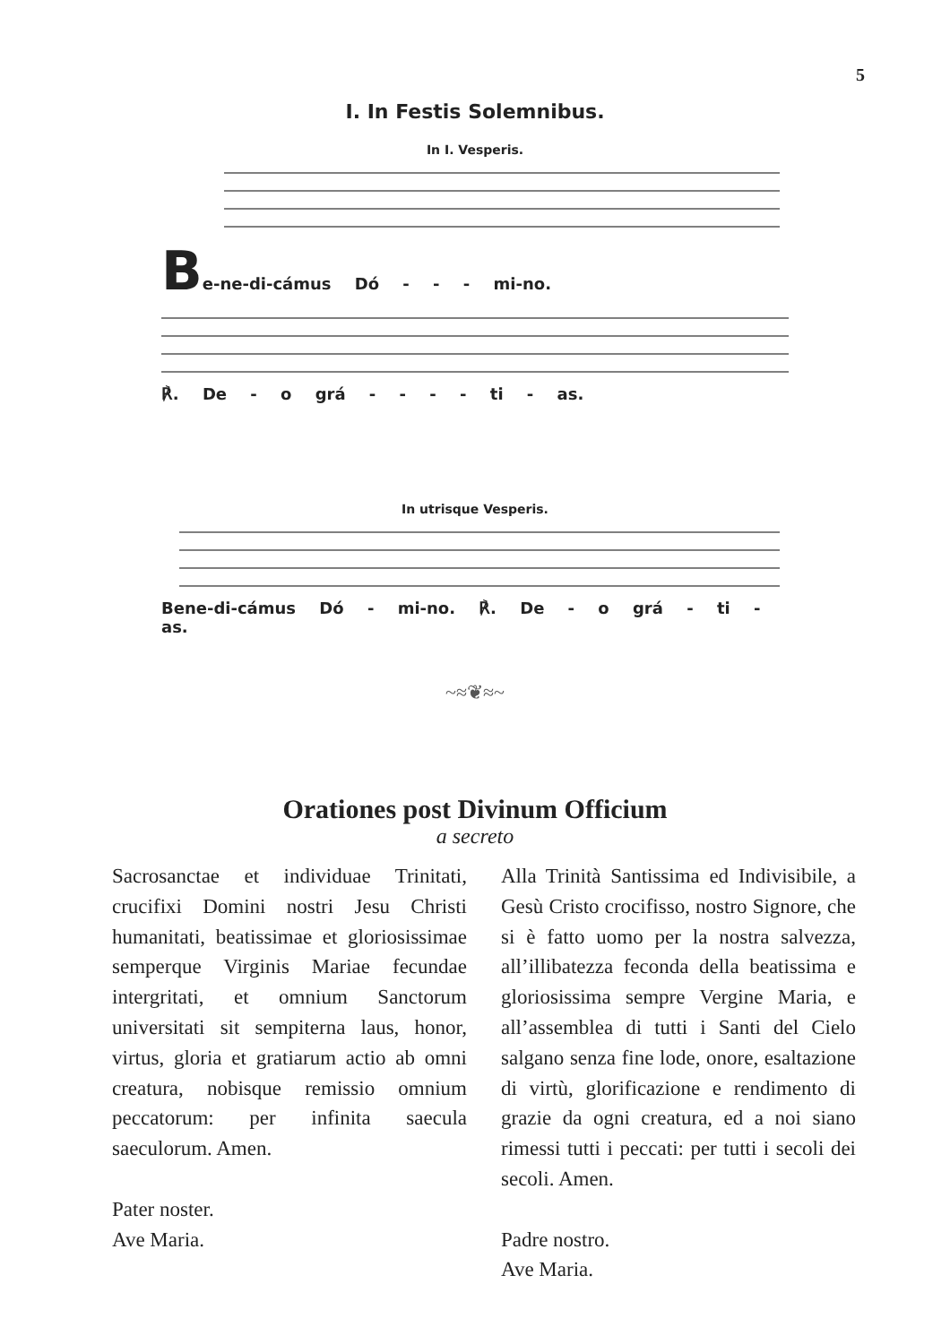5
I. In Festis Solemnibus.
In I. Vesperis.
Be-ne-di-cámus Dó - - - mi-no.
℟. De - o grá - - - - ti - as.
In utrisque Vesperis.
Bene-di-cámus Dó - mi-no. ℟. De - o grá - ti - as.
~≈❦≈~
Orationes post Divinum Officium
a secreto
Sacrosanctae et individuae Trinitati, crucifixi Domini nostri Jesu Christi humanitati, beatissimae et gloriosissimae semperque Virginis Mariae fecundae intergritati, et omnium Sanctorum universitati sit sempiterna laus, honor, virtus, gloria et gratiarum actio ab omni creatura, nobisque remissio omnium peccatorum: per infinita saecula saeculorum. Amen.
Pater noster.
Ave Maria.
Alla Trinità Santissima ed Indivisibile, a Gesù Cristo crocifisso, nostro Signore, che si è fatto uomo per la nostra salvezza, all’illibatezza feconda della beatissima e gloriosissima sempre Vergine Maria, e all’assemblea di tutti i Santi del Cielo salgano senza fine lode, onore, esaltazione di virtù, glorificazione e rendimento di grazie da ogni creatura, ed a noi siano rimessi tutti i peccati: per tutti i secoli dei secoli. Amen.
Padre nostro.
Ave Maria.